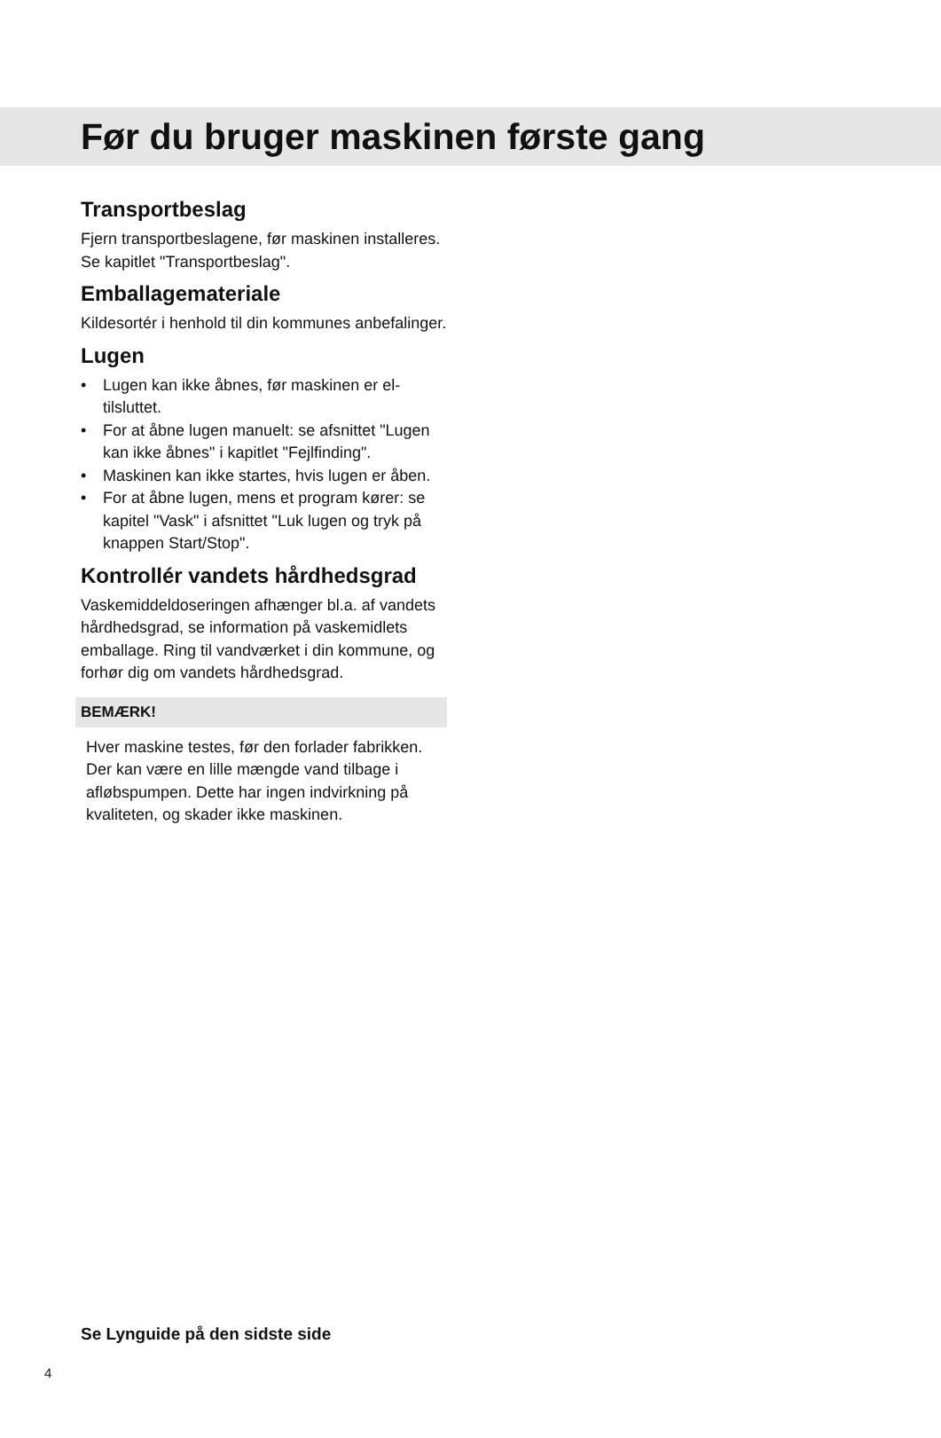Før du bruger maskinen første gang
Transportbeslag
Fjern transportbeslagene, før maskinen installeres. Se kapitlet "Transportbeslag".
Emballagemateriale
Kildesortér i henhold til din kommunes anbefalinger.
Lugen
• Lugen kan ikke åbnes, før maskinen er el-tilsluttet.
• For at åbne lugen manuelt: se afsnittet "Lugen kan ikke åbnes" i kapitlet "Fejlfinding".
• Maskinen kan ikke startes, hvis lugen er åben.
• For at åbne lugen, mens et program kører: se kapitel "Vask" i afsnittet "Luk lugen og tryk på knappen Start/Stop".
Kontrollér vandets hårdhedsgrad
Vaskemiddeldoseringen afhænger bl.a. af vandets hårdhedsgrad, se information på vaskemidlets emballage. Ring til vandværket i din kommune, og forhør dig om vandets hårdhedsgrad.
BEMÆRK!
Hver maskine testes, før den forlader fabrikken. Der kan være en lille mængde vand tilbage i afløbspumpen. Dette har ingen indvirkning på kvaliteten, og skader ikke maskinen.
Se Lynguide på den sidste side
4